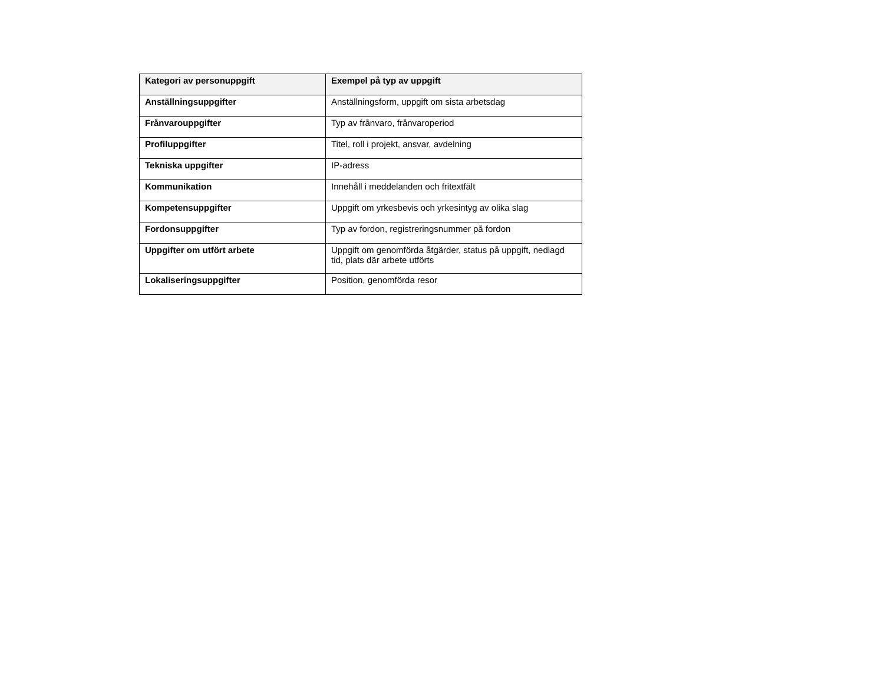| Kategori av personuppgift | Exempel på typ av uppgift |
| --- | --- |
| Anställningsuppgifter | Anställningsform, uppgift om sista arbetsdag |
| Frånvarouppgifter | Typ av frånvaro, frånvaroperiod |
| Profiluppgifter | Titel, roll i projekt, ansvar, avdelning |
| Tekniska uppgifter | IP-adress |
| Kommunikation | Innehåll i meddelanden och fritextfält |
| Kompetensuppgifter | Uppgift om yrkesbevis och yrkesintyg av olika slag |
| Fordonsuppgifter | Typ av fordon, registreringsnummer på fordon |
| Uppgifter om utfört arbete | Uppgift om genomförda åtgärder, status på uppgift, nedlagd tid, plats där arbete utförts |
| Lokaliseringsuppgifter | Position, genomförda resor |